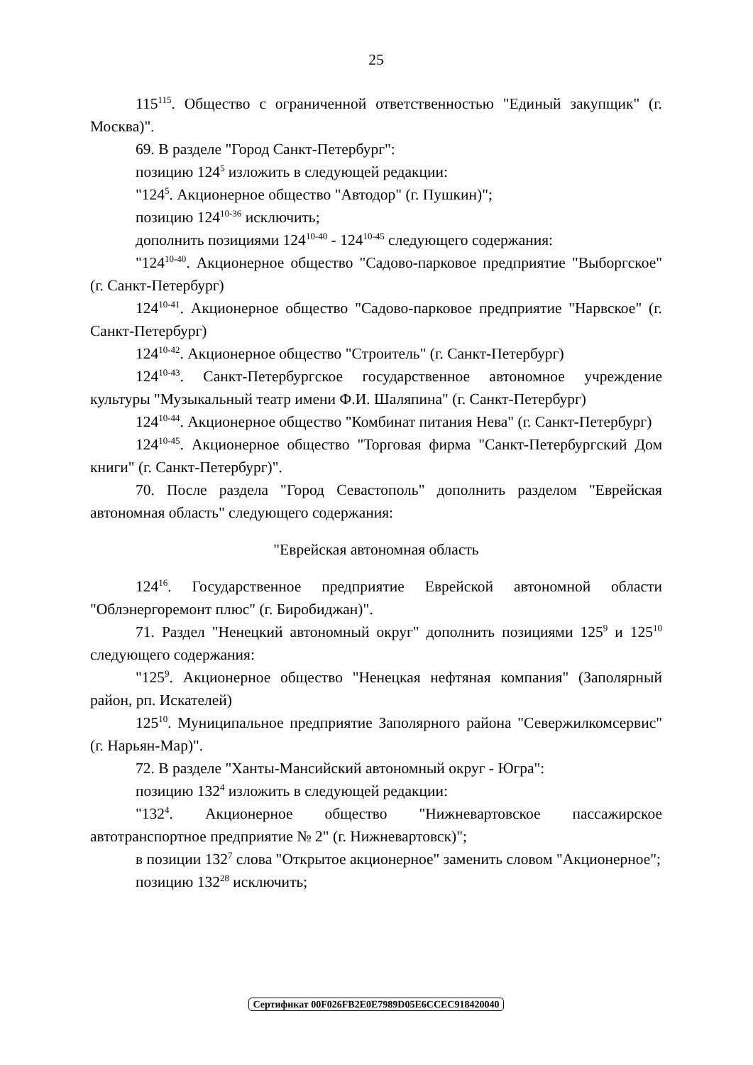25
115<sup>115</sup>. Общество с ограниченной ответственностью "Единый закупщик" (г. Москва)".
69. В разделе "Город Санкт-Петербург":
позицию 124<sup>5</sup> изложить в следующей редакции:
"124<sup>5</sup>. Акционерное общество "Автодор" (г. Пушкин)";
позицию 124<sup>10-36</sup> исключить;
дополнить позициями 124<sup>10-40</sup> - 124<sup>10-45</sup> следующего содержания:
"124<sup>10-40</sup>. Акционерное общество "Садово-парковое предприятие "Выборгское" (г. Санкт-Петербург)
124<sup>10-41</sup>. Акционерное общество "Садово-парковое предприятие "Нарвское" (г. Санкт-Петербург)
124<sup>10-42</sup>. Акционерное общество "Строитель" (г. Санкт-Петербург)
124<sup>10-43</sup>. Санкт-Петербургское государственное автономное учреждение культуры "Музыкальный театр имени Ф.И. Шаляпина" (г. Санкт-Петербург)
124<sup>10-44</sup>. Акционерное общество "Комбинат питания Нева" (г. Санкт-Петербург)
124<sup>10-45</sup>. Акционерное общество "Торговая фирма "Санкт-Петербургский Дом книги" (г. Санкт-Петербург)".
70. После раздела "Город Севастополь" дополнить разделом "Еврейская автономная область" следующего содержания:
"Еврейская автономная область
124<sup>16</sup>. Государственное предприятие Еврейской автономной области "Облэнергоремонт плюс" (г. Биробиджан)".
71. Раздел "Ненецкий автономный округ" дополнить позициями 125<sup>9</sup> и 125<sup>10</sup> следующего содержания:
"125<sup>9</sup>. Акционерное общество "Ненецкая нефтяная компания" (Заполярный район, рп. Искателей)
125<sup>10</sup>. Муниципальное предприятие Заполярного района "Севержилкомсервис" (г. Нарьян-Мар)".
72. В разделе "Ханты-Мансийский автономный округ - Югра":
позицию 132<sup>4</sup> изложить в следующей редакции:
"132<sup>4</sup>. Акционерное общество "Нижневартовское пассажирское автотранспортное предприятие № 2" (г. Нижневартовск)";
в позиции 132<sup>7</sup> слова "Открытое акционерное" заменить словом "Акционерное";
позицию 132<sup>28</sup> исключить;
Сертификат 00F026FB2E0E7989D05E6CCEC918420040